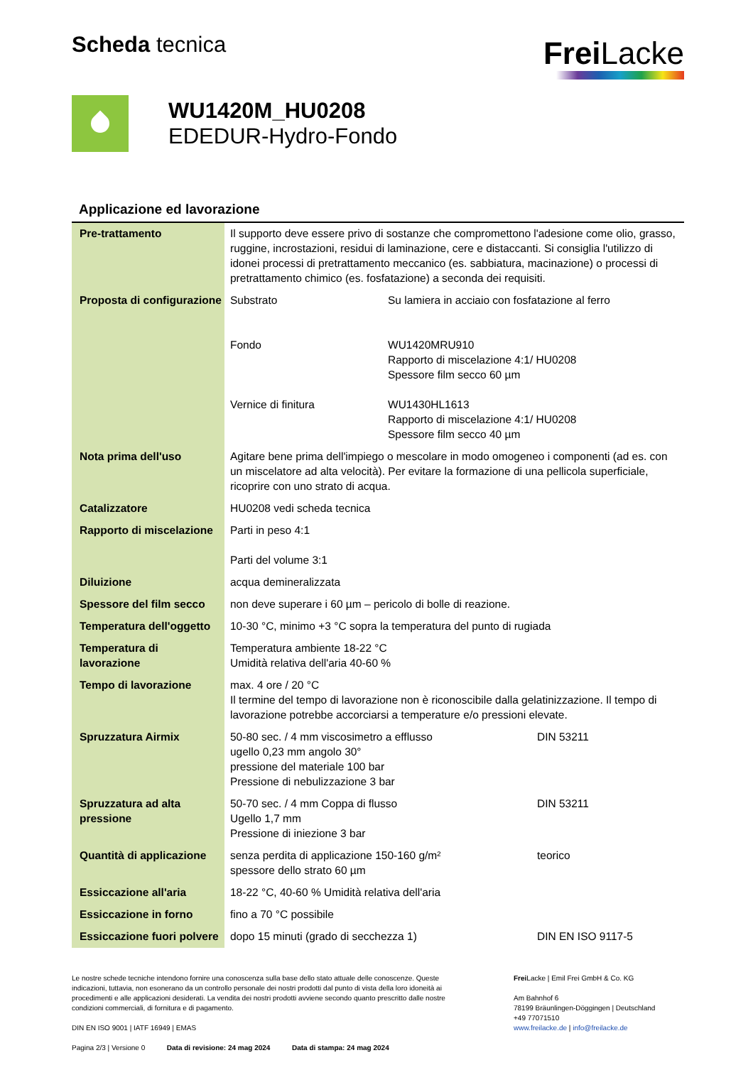Scheda tecnica
Frei Lacke
WU1420M_HU0208
EDEDUR-Hydro-Fondo
Applicazione ed lavorazione
| Pre-trattamento | Il supporto deve essere privo di sostanze che compromettono l'adesione come olio, grasso, ruggine, incrostazioni, residui di laminazione, cere e distaccanti. Si consiglia l'utilizzo di idonei processi di pretrattamento meccanico (es. sabbiatura, macinazione) o processi di pretrattamento chimico (es. fosfatazione) a seconda dei requisiti. | |
| Proposta di configurazione | Substrato Fondo Vernice di finitura | Su lamiera in acciaio con fosfatazione al ferro WU1420MRU910 Rapporto di miscelazione 4:1/ HU0208 Spessore film secco 60 µm WU1430HL1613 Rapporto di miscelazione 4:1/ HU0208 Spessore film secco 40 µm |
| Nota prima dell'uso | Agitare bene prima dell'impiego o mescolare in modo omogeneo i componenti (ad es. con un miscelatore ad alta velocità). Per evitare la formazione di una pellicola superficiale, ricoprire con uno strato di acqua. | |
| Catalizzatore | HU0208 vedi scheda tecnica | |
| Rapporto di miscelazione | Parti in peso 4:1 Parti del volume 3:1 | |
| Diluizione | acqua demineralizzata | |
| Spessore del film secco | non deve superare i 60 µm – pericolo di bolle di reazione. | |
| Temperatura dell'oggetto | 10-30 °C, minimo +3 °C sopra la temperatura del punto di rugiada | |
| Temperatura di lavorazione | Temperatura ambiente 18-22 °C Umidità relativa dell'aria 40-60 % | |
| Tempo di lavorazione | max. 4 ore / 20 °C Il termine del tempo di lavorazione non è riconoscibile dalla gelatinizzazione. Il tempo di lavorazione potrebbe accorciarsi a temperature e/o pressioni elevate. | |
| Spruzzatura Airmix | 50-80 sec. / 4 mm viscosimetro a efflusso ugello 0,23 mm angolo 30° pressione del materiale 100 bar Pressione di nebulizzazione 3 bar DIN 53211 | |
| Spruzzatura ad alta pressione | 50-70 sec. / 4 mm Coppa di flusso Ugello 1,7 mm Pressione di iniezione 3 bar DIN 53211 | |
| Quantità di applicazione | senza perdita di applicazione 150-160 g/m² spessore dello strato 60 µm teorico | |
| Essiccazione all'aria | 18-22 °C, 40-60 % Umidità relativa dell'aria | |
| Essiccazione in forno | fino a 70 °C possibile | |
| Essiccazione fuori polvere | dopo 15 minuti (grado di secchezza 1) DIN EN ISO 9117-5 | |
Le nostre schede tecniche intendono fornire una conoscenza sulla base dello stato attuale delle conoscenze. Queste indicazioni, tuttavia, non esonerano da un controllo personale dei nostri prodotti dal punto di vista della loro idoneità ai procedimenti e alle applicazioni desiderati. La vendita dei nostri prodotti avviene secondo quanto prescritto dalle nostre condizioni commerciali, di fornitura e di pagamento.
DIN EN ISO 9001 | IATF 16949 | EMAS
Pagina 2/3 | Versione 0 Data di revisione: 24 mag 2024 Data di stampa: 24 mag 2024
Frei Lacke | Emil Frei GmbH & Co. KG
Am Bahnhof 6
78199 Bräunlingen-Döggingen | Deutschland
+49 77071510
www.freilacke.de | info@freilacke.de